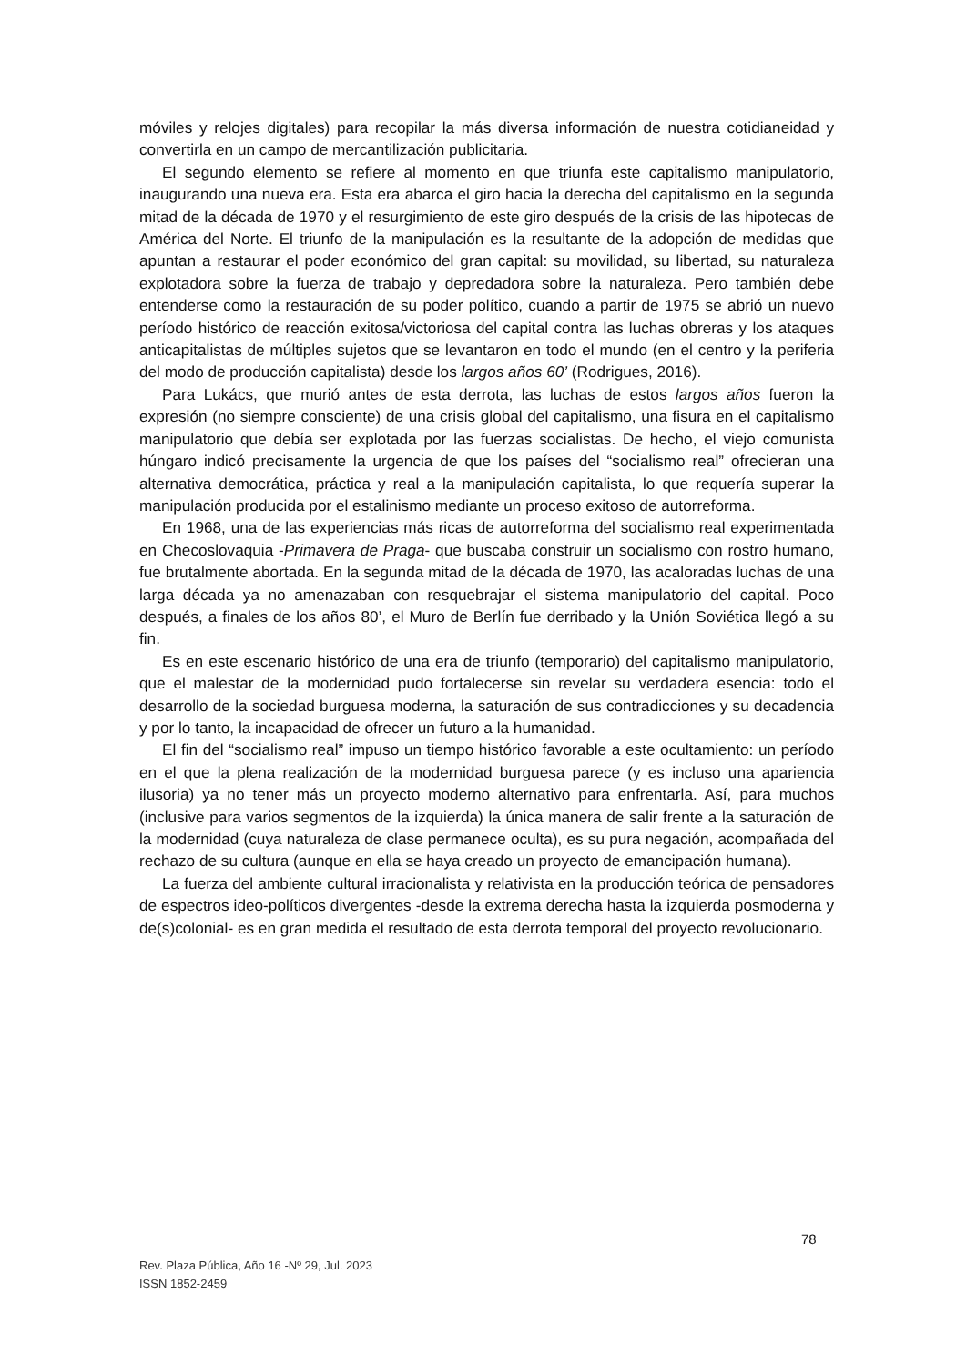móviles y relojes digitales) para recopilar la más diversa información de nuestra cotidianeidad y convertirla en un campo de mercantilización publicitaria.
El segundo elemento se refiere al momento en que triunfa este capitalismo manipulatorio, inaugurando una nueva era. Esta era abarca el giro hacia la derecha del capitalismo en la segunda mitad de la década de 1970 y el resurgimiento de este giro después de la crisis de las hipotecas de América del Norte. El triunfo de la manipulación es la resultante de la adopción de medidas que apuntan a restaurar el poder económico del gran capital: su movilidad, su libertad, su naturaleza explotadora sobre la fuerza de trabajo y depredadora sobre la naturaleza. Pero también debe entenderse como la restauración de su poder político, cuando a partir de 1975 se abrió un nuevo período histórico de reacción exitosa/victoriosa del capital contra las luchas obreras y los ataques anticapitalistas de múltiples sujetos que se levantaron en todo el mundo (en el centro y la periferia del modo de producción capitalista) desde los largos años 60’ (Rodrigues, 2016).
Para Lukács, que murió antes de esta derrota, las luchas de estos largos años fueron la expresión (no siempre consciente) de una crisis global del capitalismo, una fisura en el capitalismo manipulatorio que debía ser explotada por las fuerzas socialistas. De hecho, el viejo comunista húngaro indicó precisamente la urgencia de que los países del “socialismo real” ofrecieran una alternativa democrática, práctica y real a la manipulación capitalista, lo que requería superar la manipulación producida por el estalinismo mediante un proceso exitoso de autorreforma.
En 1968, una de las experiencias más ricas de autorreforma del socialismo real experimentada en Checoslovaquia -Primavera de Praga- que buscaba construir un socialismo con rostro humano, fue brutalmente abortada. En la segunda mitad de la década de 1970, las acaloradas luchas de una larga década ya no amenazaban con resquebrajar el sistema manipulatorio del capital. Poco después, a finales de los años 80’, el Muro de Berlín fue derribado y la Unión Soviética llegó a su fin.
Es en este escenario histórico de una era de triunfo (temporario) del capitalismo manipulatorio, que el malestar de la modernidad pudo fortalecerse sin revelar su verdadera esencia: todo el desarrollo de la sociedad burguesa moderna, la saturación de sus contradicciones y su decadencia y por lo tanto, la incapacidad de ofrecer un futuro a la humanidad.
El fin del “socialismo real” impuso un tiempo histórico favorable a este ocultamiento: un período en el que la plena realización de la modernidad burguesa parece (y es incluso una apariencia ilusoria) ya no tener más un proyecto moderno alternativo para enfrentarla. Así, para muchos (inclusive para varios segmentos de la izquierda) la única manera de salir frente a la saturación de la modernidad (cuya naturaleza de clase permanece oculta), es su pura negación, acompañada del rechazo de su cultura (aunque en ella se haya creado un proyecto de emancipación humana).
La fuerza del ambiente cultural irracionalista y relativista en la producción teórica de pensadores de espectros ideo-políticos divergentes -desde la extrema derecha hasta la izquierda posmoderna y de(s)colonial- es en gran medida el resultado de esta derrota temporal del proyecto revolucionario.
78
Rev. Plaza Pública, Año 16 -Nº 29, Jul. 2023
ISSN 1852-2459